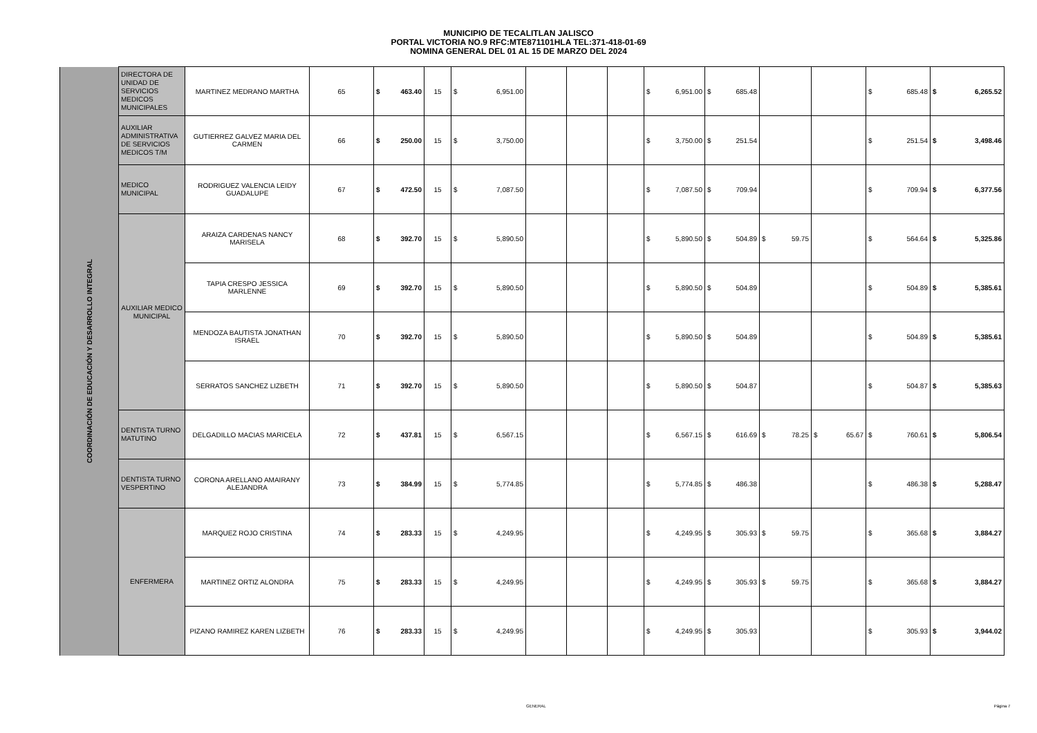MUNICIPIO DE TECALITLAN JALISCO
PORTAL VICTORIA NO.9 RFC:MTE871101HLA TEL:371-418-01-69
NOMINA GENERAL DEL 01 AL 15 DE MARZO DEL 2024
| COORDINACIÓN DE EDUCACIÓN Y DESARROLLO INTEGRAL | DIRECTORA DE UNIDAD DE SERVICIOS MEDICOS MUNICIPALES | MARTINEZ MEDRANO MARTHA | 65 | $ 463.40 | 15 | $ 6,951.00 | | | | $ 6,951.00 | $ 685.48 | | | $ 685.48 | $ 6,265.52 |
| | AUXILIAR ADMINISTRATIVA DE SERVICIOS MEDICOS T/M | GUTIERREZ GALVEZ MARIA DEL CARMEN | 66 | $ 250.00 | 15 | $ 3,750.00 | | | | $ 3,750.00 | $ 251.54 | | | $ 251.54 | $ 3,498.46 |
| | MEDICO MUNICIPAL | RODRIGUEZ VALENCIA LEIDY GUADALUPE | 67 | $ 472.50 | 15 | $ 7,087.50 | | | | $ 7,087.50 | $ 709.94 | | | $ 709.94 | $ 6,377.56 |
| | AUXILIAR MEDICO MUNICIPAL | ARAIZA CARDENAS NANCY MARISELA | 68 | $ 392.70 | 15 | $ 5,890.50 | | | | $ 5,890.50 | $ 504.89 | $ 59.75 | | $ 564.64 | $ 5,325.86 |
| | | TAPIA CRESPO JESSICA MARLENNE | 69 | $ 392.70 | 15 | $ 5,890.50 | | | | $ 5,890.50 | $ 504.89 | | | $ 504.89 | $ 5,385.61 |
| | | MENDOZA BAUTISTA JONATHAN ISRAEL | 70 | $ 392.70 | 15 | $ 5,890.50 | | | | $ 5,890.50 | $ 504.89 | | | $ 504.89 | $ 5,385.61 |
| | | SERRATOS SANCHEZ LIZBETH | 71 | $ 392.70 | 15 | $ 5,890.50 | | | | $ 5,890.50 | $ 504.87 | | | $ 504.87 | $ 5,385.63 |
| | DENTISTA TURNO MATUTINO | DELGADILLO MACIAS MARICELA | 72 | $ 437.81 | 15 | $ 6,567.15 | | | | $ 6,567.15 | $ 616.69 | $ 78.25 | $ 65.67 | $ 760.61 | $ 5,806.54 |
| | DENTISTA TURNO VESPERTINO | CORONA ARELLANO AMAIRANY ALEJANDRA | 73 | $ 384.99 | 15 | $ 5,774.85 | | | | $ 5,774.85 | $ 486.38 | | | $ 486.38 | $ 5,288.47 |
| | ENFERMERA | MARQUEZ ROJO CRISTINA | 74 | $ 283.33 | 15 | $ 4,249.95 | | | | $ 4,249.95 | $ 305.93 | $ 59.75 | | $ 365.68 | $ 3,884.27 |
| | | MARTINEZ ORTIZ ALONDRA | 75 | $ 283.33 | 15 | $ 4,249.95 | | | | $ 4,249.95 | $ 305.93 | $ 59.75 | | $ 365.68 | $ 3,884.27 |
| | | PIZANO RAMIREZ KAREN LIZBETH | 76 | $ 283.33 | 15 | $ 4,249.95 | | | | $ 4,249.95 | $ 305.93 | | | $ 305.93 | $ 3,944.02 |
GENERAL Página 7